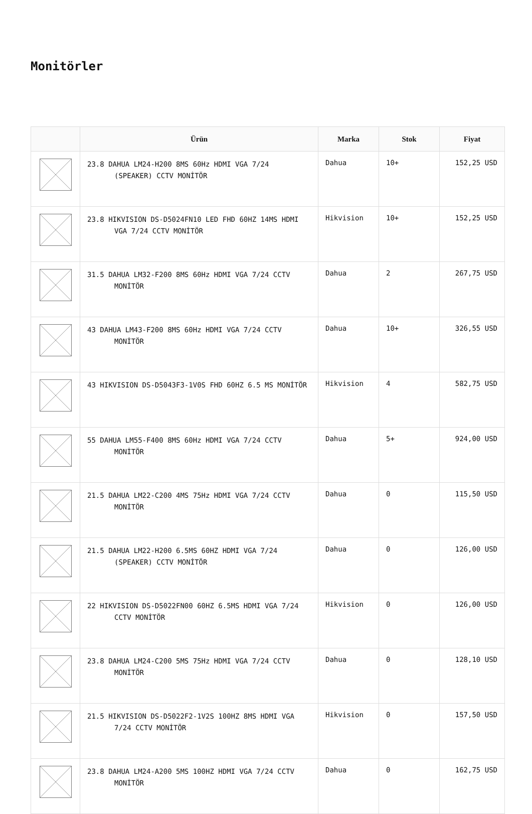Monitörler
| | Ürün | Marka | Stok | Fiyat |
| --- | --- | --- | --- | --- |
| | 23.8 DAHUA LM24-H200 8MS 60Hz HDMI VGA 7/24 (SPEAKER) CCTV MONİTÖR | Dahua | 10+ | 152,25 USD |
| | 23.8 HIKVISION DS-D5024FN10 LED FHD 60HZ 14MS HDMI VGA 7/24 CCTV MONİTÖR | Hikvision | 10+ | 152,25 USD |
| | 31.5 DAHUA LM32-F200 8MS 60Hz HDMI VGA 7/24 CCTV MONİTÖR | Dahua | 2 | 267,75 USD |
| | 43 DAHUA LM43-F200 8MS 60Hz HDMI VGA 7/24 CCTV MONİTÖR | Dahua | 10+ | 326,55 USD |
| | 43 HIKVISION DS-D5043F3-1V0S FHD 60HZ 6.5 MS MONİTÖR | Hikvision | 4 | 582,75 USD |
| | 55 DAHUA LM55-F400 8MS 60Hz HDMI VGA 7/24 CCTV MONİTÖR | Dahua | 5+ | 924,00 USD |
| | 21.5 DAHUA LM22-C200 4MS 75Hz HDMI VGA 7/24 CCTV MONİTÖR | Dahua | 0 | 115,50 USD |
| | 21.5 DAHUA LM22-H200 6.5MS 60HZ HDMI VGA 7/24 (SPEAKER) CCTV MONİTÖR | Dahua | 0 | 126,00 USD |
| | 22 HIKVISION DS-D5022FN00 60HZ 6.5MS HDMI VGA 7/24 CCTV MONİTÖR | Hikvision | 0 | 126,00 USD |
| | 23.8 DAHUA LM24-C200 5MS 75Hz HDMI VGA 7/24 CCTV MONİTÖR | Dahua | 0 | 128,10 USD |
| | 21.5 HIKVISION DS-D5022F2-1V2S 100HZ 8MS HDMI VGA 7/24 CCTV MONİTÖR | Hikvision | 0 | 157,50 USD |
| | 23.8 DAHUA LM24-A200 5MS 100HZ HDMI VGA 7/24 CCTV MONİTÖR | Dahua | 0 | 162,75 USD |